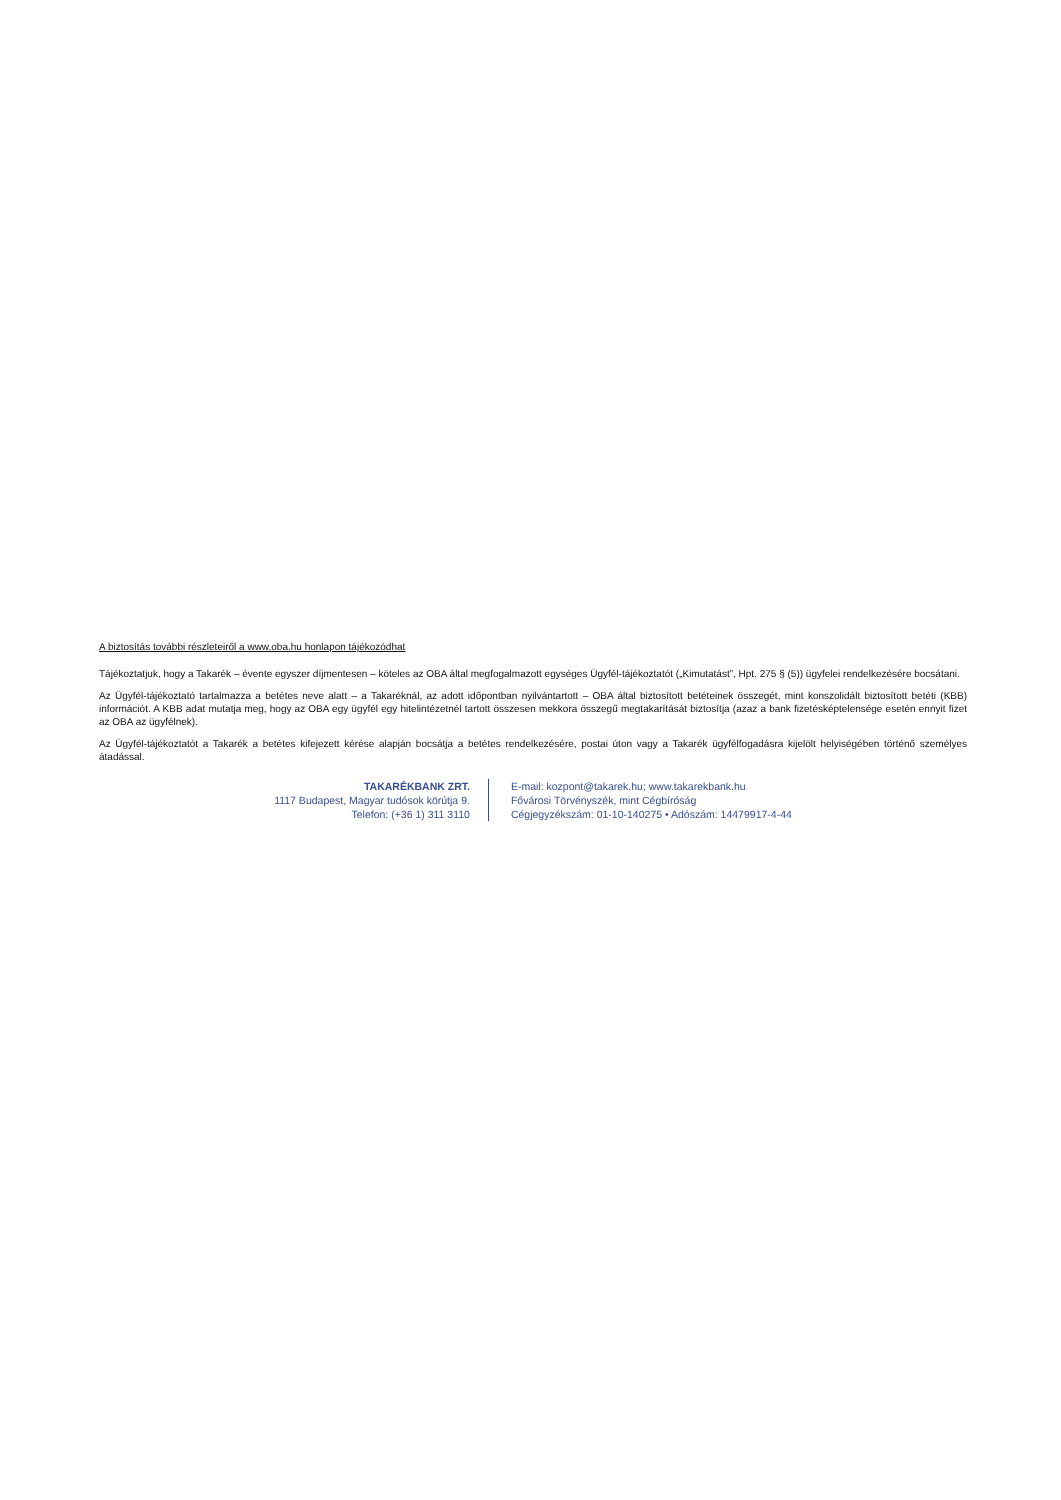A biztosítás további részleteiről a www.oba.hu honlapon tájékozódhat
Tájékoztatjuk, hogy a Takarék – évente egyszer díjmentesen – köteles az OBA által megfogalmazott egységes Ügyfél-tájékoztatót („Kimutatást”, Hpt. 275 § (5)) ügyfelei rendelkezésére bocsátani.
Az Ügyfél-tájékoztató tartalmazza a betétes neve alatt – a Takaréknál, az adott időpontban nyilvántartott – OBA által biztosított betéteinek összegét, mint konszolidált biztosított betéti (KBB) információt. A KBB adat mutatja meg, hogy az OBA egy ügyfél egy hitelintézetnél tartott összesen mekkora összegű megtakarítását biztosítja (azaz a bank fizetésképtelensége esetén ennyit fizet az OBA az ügyfélnek).
Az Ügyfél-tájékoztatót a Takarék a betétes kifejezett kérése alapján bocsátja a betétes rendelkezésére, postai úton vagy a Takarék ügyfélfogadásra kijelölt helyiségében történő személyes átadással.
TAKARÉKBANK ZRT.
1117 Budapest, Magyar tudósok körútja 9.
Telefon: (+36 1) 311 3110
E-mail: kozpont@takarek.hu; www.takarekbank.hu
Fővárosi Törvényszék, mint Cégbíróság
Cégjegyzékszám: 01-10-140275 • Adószám: 14479917-4-44